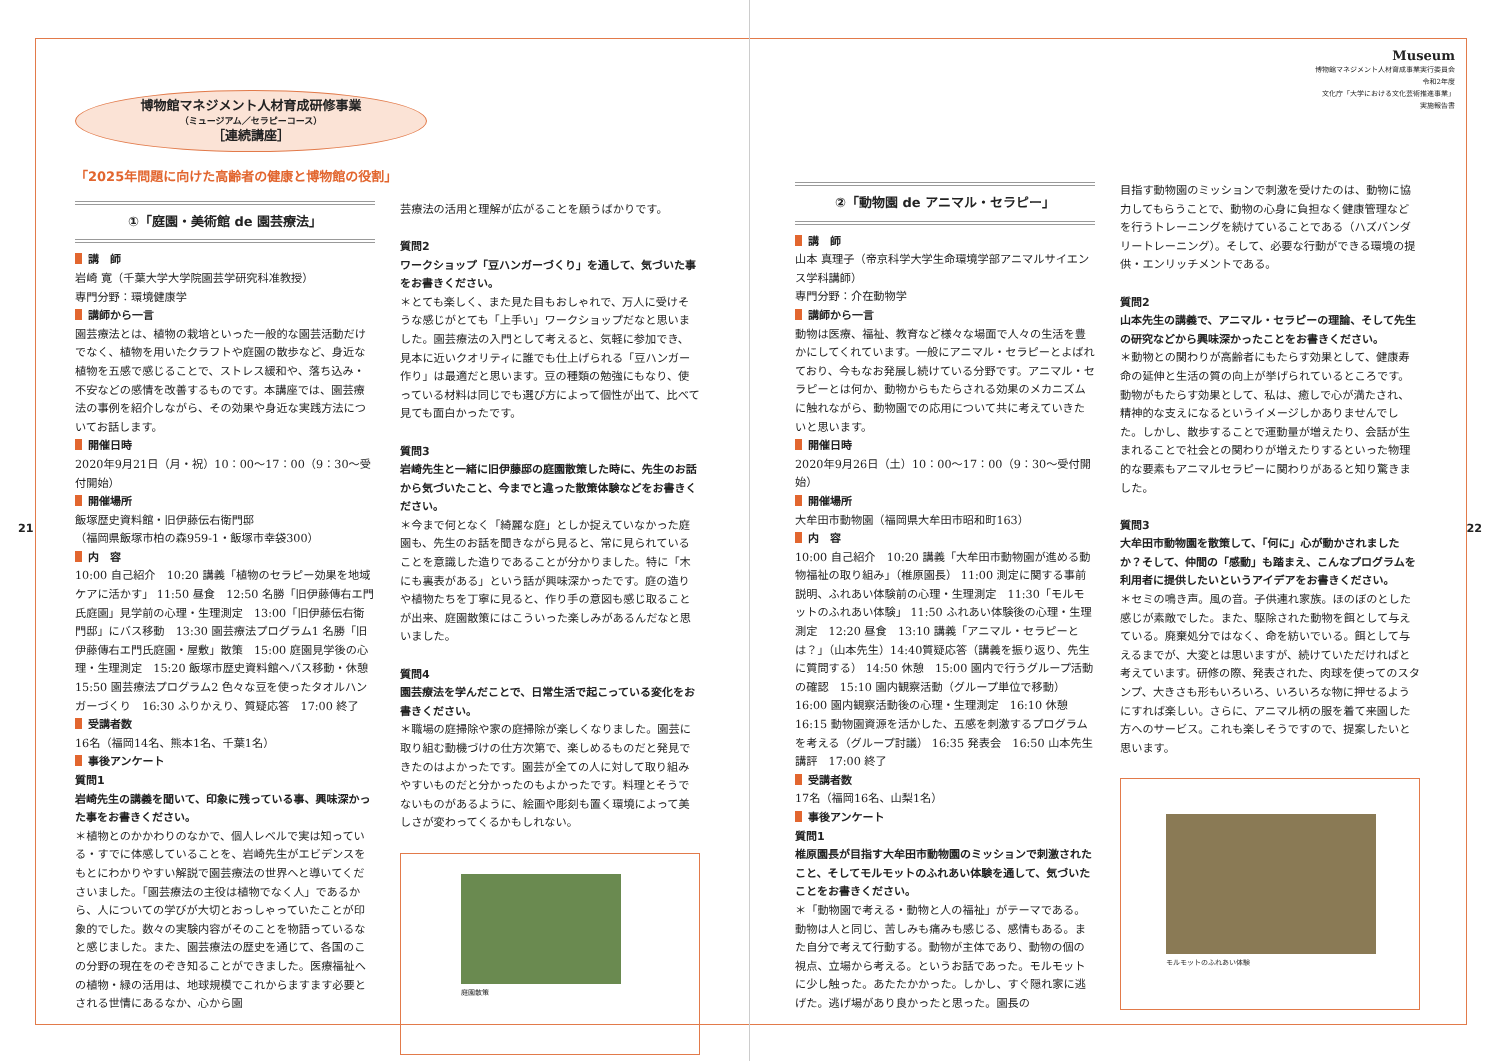21
博物館マネジメント人材育成研修事業
（ミュージアム／セラピーコース）
［連続講座］
「2025年問題に向けた高齢者の健康と博物館の役割」
①「庭園・美術館 de 園芸療法」
講　師
岩崎 寛（千葉大学大学院園芸学研究科准教授）
専門分野：環境健康学
講師から一言
園芸療法とは、植物の栽培といった一般的な園芸活動だけでなく、植物を用いたクラフトや庭園の散歩など、身近な植物を五感で感じることで、ストレス緩和や、落ち込み・不安などの感情を改善するものです。本講座では、園芸療法の事例を紹介しながら、その効果や身近な実践方法についてお話します。
開催日時
2020年9月21日（月・祝）10：00～17：00（9：30～受付開始）
開催場所
飯塚歴史資料館・旧伊藤伝右衛門邸
（福岡県飯塚市柏の森959-1・飯塚市幸袋300）
内　容
10:00 自己紹介　10:20 講義「植物のセラピー効果を地域ケアに活かす」 11:50 昼食　12:50 名勝「旧伊藤傳右エ門氏庭園」見学前の心理・生理測定　13:00「旧伊藤伝右衛門邸」にバス移動　13:30 園芸療法プログラム1 名勝「旧伊藤傳右エ門氏庭園・屋敷」散策　15:00 庭園見学後の心理・生理測定　15:20 飯塚市歴史資料館へバス移動・休憩　15:50 園芸療法プログラム2 色々な豆を使ったタオルハンガーづくり　16:30 ふりかえり、質疑応答　17:00 終了
受講者数
16名（福岡14名、熊本1名、千葉1名）
事後アンケート
質問1
岩崎先生の講義を聞いて、印象に残っている事、興味深かった事をお書きください。
＊植物とのかかわりのなかで、個人レベルで実は知っている・すでに体感していることを、岩崎先生がエビデンスをもとにわかりやすい解説で園芸療法の世界へと導いてくださいました。「園芸療法の主役は植物でなく人」であるから、人についての学びが大切とおっしゃっていたことが印象的でした。数々の実験内容がそのことを物語っているなと感じました。また、園芸療法の歴史を通じて、各国のこの分野の現在をのぞき知ることができました。医療福祉への植物・緑の活用は、地球規模でこれからますます必要とされる世情にあるなか、心から園
芸療法の活用と理解が広がることを願うばかりです。
質問2
ワークショップ「豆ハンガーづくり」を通して、気づいた事をお書きください。
＊とても楽しく、また見た目もおしゃれで、万人に受けそうな感じがとても「上手い」ワークショップだなと思いました。園芸療法の入門として考えると、気軽に参加でき、見本に近いクオリティに誰でも仕上げられる「豆ハンガー作り」は最適だと思います。豆の種類の勉強にもなり、使っている材料は同じでも選び方によって個性が出て、比べて見ても面白かったです。
質問3
岩崎先生と一緒に旧伊藤邸の庭園散策した時に、先生のお話から気づいたこと、今までと違った散策体験などをお書きください。
＊今まで何となく「綺麗な庭」としか捉えていなかった庭園も、先生のお話を聞きながら見ると、常に見られていることを意識した造りであることが分かりました。特に「木にも裏表がある」という話が興味深かったです。庭の造りや植物たちを丁寧に見ると、作り手の意図も感じ取ることが出来、庭園散策にはこういった楽しみがあるんだなと思いました。
質問4
園芸療法を学んだことで、日常生活で起こっている変化をお書きください。
＊職場の庭掃除や家の庭掃除が楽しくなりました。園芸に取り組む動機づけの仕方次第で、楽しめるものだと発見できたのはよかったです。園芸が全ての人に対して取り組みやすいものだと分かったのもよかったです。料理とそうでないものがあるように、絵画や彫刻も置く環境によって美しさが変わってくるかもしれない。
庭園散策
22
Museum
博物館マネジメント人材育成事業実行委員会
令和2年度
文化庁「大学における文化芸術推進事業」
実施報告書
②「動物園 de アニマル・セラピー」
講　師
山本 真理子（帝京科学大学生命環境学部アニマルサイエンス学科講師）
専門分野：介在動物学
講師から一言
動物は医療、福祉、教育など様々な場面で人々の生活を豊かにしてくれています。一般にアニマル・セラピーとよばれており、今もなお発展し続けている分野です。アニマル・セラピーとは何か、動物からもたらされる効果のメカニズムに触れながら、動物園での応用について共に考えていきたいと思います。
開催日時
2020年9月26日（土）10：00～17：00（9：30～受付開始）
開催場所
大牟田市動物園（福岡県大牟田市昭和町163）
内　容
10:00 自己紹介　10:20 講義「大牟田市動物園が進める動物福祉の取り組み」（椎原園長） 11:00 測定に関する事前説明、ふれあい体験前の心理・生理測定　11:30「モルモットのふれあい体験」 11:50 ふれあい体験後の心理・生理測定　12:20 昼食　13:10 講義「アニマル・セラピーとは？」（山本先生）14:40質疑応答（講義を振り返り、先生に質問する） 14:50 休憩　15:00 園内で行うグループ活動の確認　15:10 園内観察活動（グループ単位で移動） 16:00 園内観察活動後の心理・生理測定　16:10 休憩　16:15 動物園資源を活かした、五感を刺激するプログラムを考える（グループ討議） 16:35 発表会　16:50 山本先生講評　17:00 終了
受講者数
17名（福岡16名、山梨1名）
事後アンケート
質問1
椎原園長が目指す大牟田市動物園のミッションで刺激されたこと、そしてモルモットのふれあい体験を通して、気づいたことをお書きください。
＊「動物園で考える・動物と人の福祉」がテーマである。動物は人と同じ、苦しみも痛みも感じる、感情もある。また自分で考えて行動する。動物が主体であり、動物の個の視点、立場から考える。というお話であった。モルモットに少し触った。あたたかかった。しかし、すぐ隠れ家に逃げた。逃げ場があり良かったと思った。園長の
目指す動物園のミッションで刺激を受けたのは、動物に協力してもらうことで、動物の心身に負担なく健康管理などを行うトレーニングを続けていることである（ハズバンダリートレーニング）。そして、必要な行動ができる環境の提供・エンリッチメントである。
質問2
山本先生の講義で、アニマル・セラピーの理論、そして先生の研究などから興味深かったことをお書きください。
＊動物との関わりが高齢者にもたらす効果として、健康寿命の延伸と生活の質の向上が挙げられているところです。動物がもたらす効果として、私は、癒しで心が満たされ、精神的な支えになるというイメージしかありませんでした。しかし、散歩することで運動量が増えたり、会話が生まれることで社会との関わりが増えたりするといった物理的な要素もアニマルセラピーに関わりがあると知り驚きました。
質問3
大牟田市動物園を散策して、「何に」心が動かされましたか？そして、仲間の「感動」も踏まえ、こんなプログラムを利用者に提供したいというアイデアをお書きください。
＊セミの鳴き声。風の音。子供連れ家族。ほのぼのとした感じが素敵でした。また、駆除された動物を餌として与えている。廃棄処分ではなく、命を紡いでいる。餌として与えるまでが、大変とは思いますが、続けていただければと考えています。研修の際、発表された、肉球を使ってのスタンプ、大きさも形もいろいろ、いろいろな物に押せるようにすれば楽しい。さらに、アニマル柄の服を着て来園した方へのサービス。これも楽しそうですので、提案したいと思います。
モルモットのふれあい体験